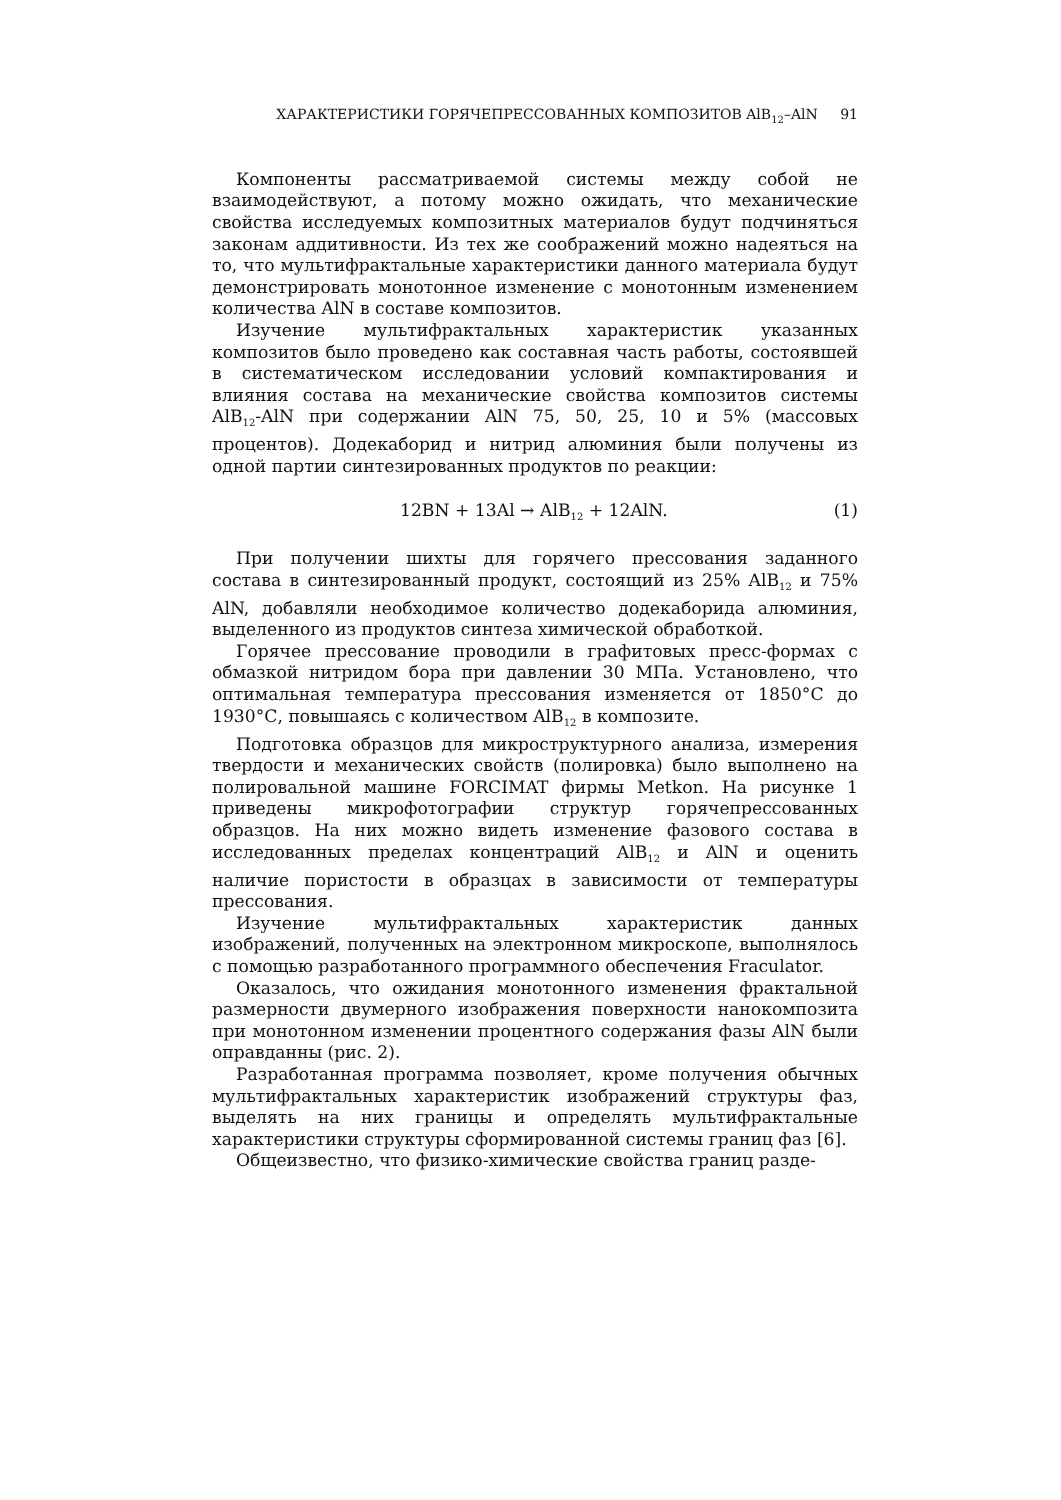ХАРАКТЕРИСТИКИ ГОРЯЧЕПРЕССОВАННЫХ КОМПОЗИТОВ AlB<sub>12</sub>–AlN 91
Компоненты рассматриваемой системы между собой не взаимодействуют, а потому можно ожидать, что механические свойства исследуемых композитных материалов будут подчиняться законам аддитивности. Из тех же соображений можно надеяться на то, что мультифрактальные характеристики данного материала будут демонстрировать монотонное изменение с монотонным изменением количества AlN в составе композитов.
Изучение мультифрактальных характеристик указанных композитов было проведено как составная часть работы, состоявшей в систематическом исследовании условий компактирования и влияния состава на механические свойства композитов системы AlB<sub>12</sub>-AlN при содержании AlN 75, 50, 25, 10 и 5% (массовых процентов). Додекаборид и нитрид алюминия были получены из одной партии синтезированных продуктов по реакции:
12BN + 13Al → AlB<sub>12</sub> + 12AlN. (1)
При получении шихты для горячего прессования заданного состава в синтезированный продукт, состоящий из 25% AlB<sub>12</sub> и 75% AlN, добавляли необходимое количество додекаборида алюминия, выделенного из продуктов синтеза химической обработкой.
Горячее прессование проводили в графитовых пресс-формах с обмазкой нитридом бора при давлении 30 МПа. Установлено, что оптимальная температура прессования изменяется от 1850°С до 1930°С, повышаясь с количеством AlB<sub>12</sub> в композите.
Подготовка образцов для микроструктурного анализа, измерения твердости и механических свойств (полировка) было выполнено на полировальной машине FORCIMAT фирмы Metkon. На рисунке 1 приведены микрофотографии структур горячепрессованных образцов. На них можно видеть изменение фазового состава в исследованных пределах концентраций AlB<sub>12</sub> и AlN и оценить наличие пористости в образцах в зависимости от температуры прессования.
Изучение мультифрактальных характеристик данных изображений, полученных на электронном микроскопе, выполнялось с помощью разработанного программного обеспечения Fraculator.
Оказалось, что ожидания монотонного изменения фрактальной размерности двумерного изображения поверхности нанокомпозита при монотонном изменении процентного содержания фазы AlN были оправданны (рис. 2).
Разработанная программа позволяет, кроме получения обычных мультифрактальных характеристик изображений структуры фаз, выделять на них границы и определять мультифрактальные характеристики структуры сформированной системы границ фаз [6].
Общеизвестно, что физико-химические свойства границ разде-